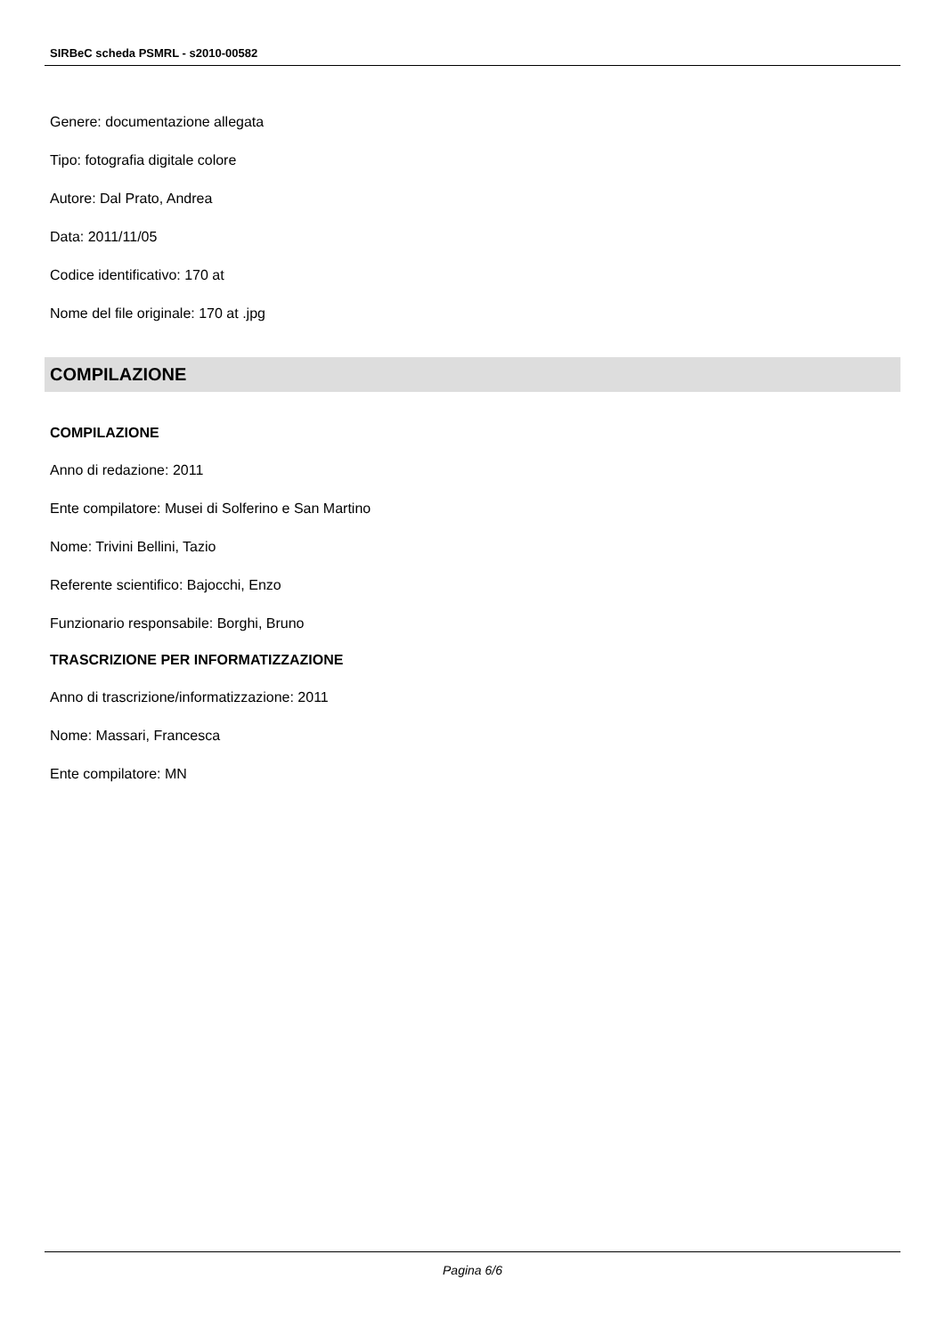SIRBeC scheda PSMRL - s2010-00582
Genere: documentazione allegata
Tipo: fotografia digitale colore
Autore: Dal Prato, Andrea
Data: 2011/11/05
Codice identificativo: 170 at
Nome del file originale: 170 at .jpg
COMPILAZIONE
COMPILAZIONE
Anno di redazione: 2011
Ente compilatore: Musei di Solferino e San Martino
Nome: Trivini Bellini, Tazio
Referente scientifico: Bajocchi, Enzo
Funzionario responsabile: Borghi, Bruno
TRASCRIZIONE PER INFORMATIZZAZIONE
Anno di trascrizione/informatizzazione: 2011
Nome: Massari, Francesca
Ente compilatore: MN
Pagina 6/6